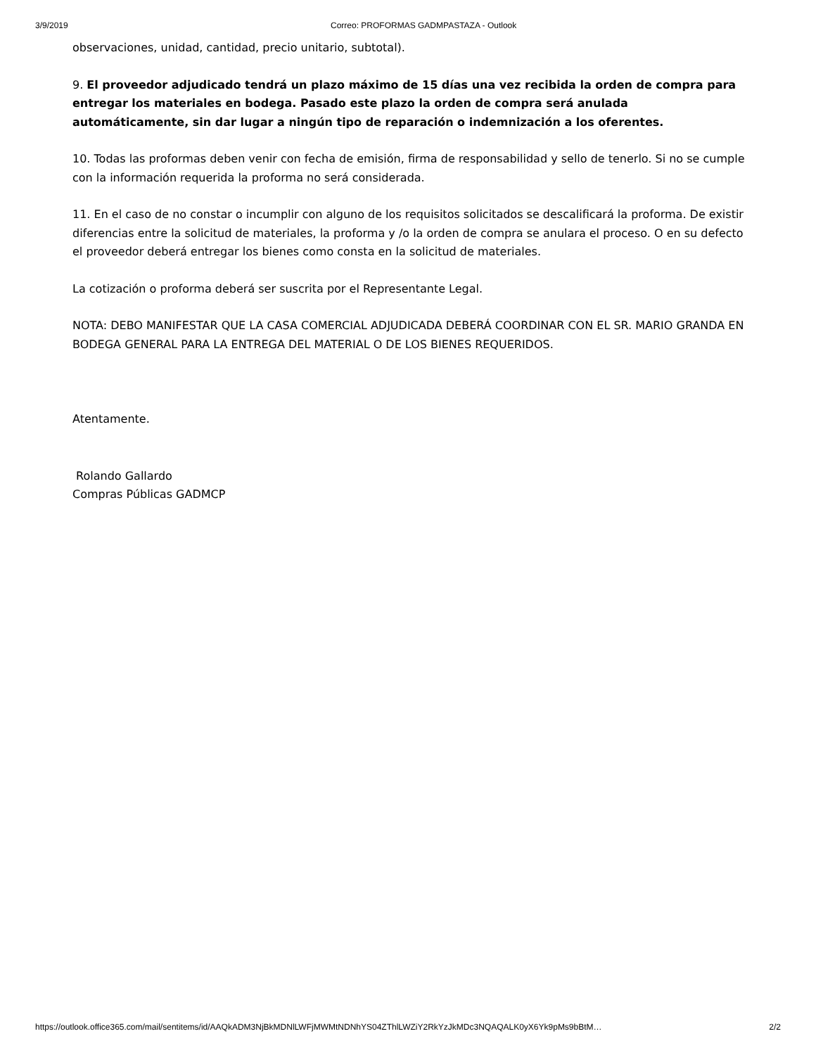3/9/2019 Correo: PROFORMAS GADMPASTAZA - Outlook
observaciones, unidad, cantidad, precio unitario, subtotal).
9. El proveedor adjudicado tendrá un plazo máximo de 15 días una vez recibida la orden de compra para entregar los materiales en bodega. Pasado este plazo la orden de compra será anulada automáticamente, sin dar lugar a ningún tipo de reparación o indemnización a los oferentes.
10. Todas las proformas deben venir con fecha de emisión, firma de responsabilidad y sello de tenerlo. Si no se cumple con la información requerida la proforma no será considerada.
11. En el caso de no constar o incumplir con alguno de los requisitos solicitados se descalificará la proforma. De existir diferencias entre la solicitud de materiales, la proforma y /o la orden de compra se anulara el proceso. O en su defecto el proveedor deberá entregar los bienes como consta en la solicitud de materiales.
La cotización o proforma deberá ser suscrita por el Representante Legal.
NOTA: DEBO MANIFESTAR QUE LA CASA COMERCIAL ADJUDICADA DEBERÁ COORDINAR CON EL SR. MARIO GRANDA EN BODEGA GENERAL PARA LA ENTREGA DEL MATERIAL O DE LOS BIENES REQUERIDOS.
Atentamente.
Rolando Gallardo
Compras Públicas GADMCP
https://outlook.office365.com/mail/sentitems/id/AAQkADM3NjBkMDNlLWFjMWMtNDNhYS04ZThlLWZiY2RkYzJkMDc3NQAQALK0yX6Yk9pMs9bBtM… 2/2